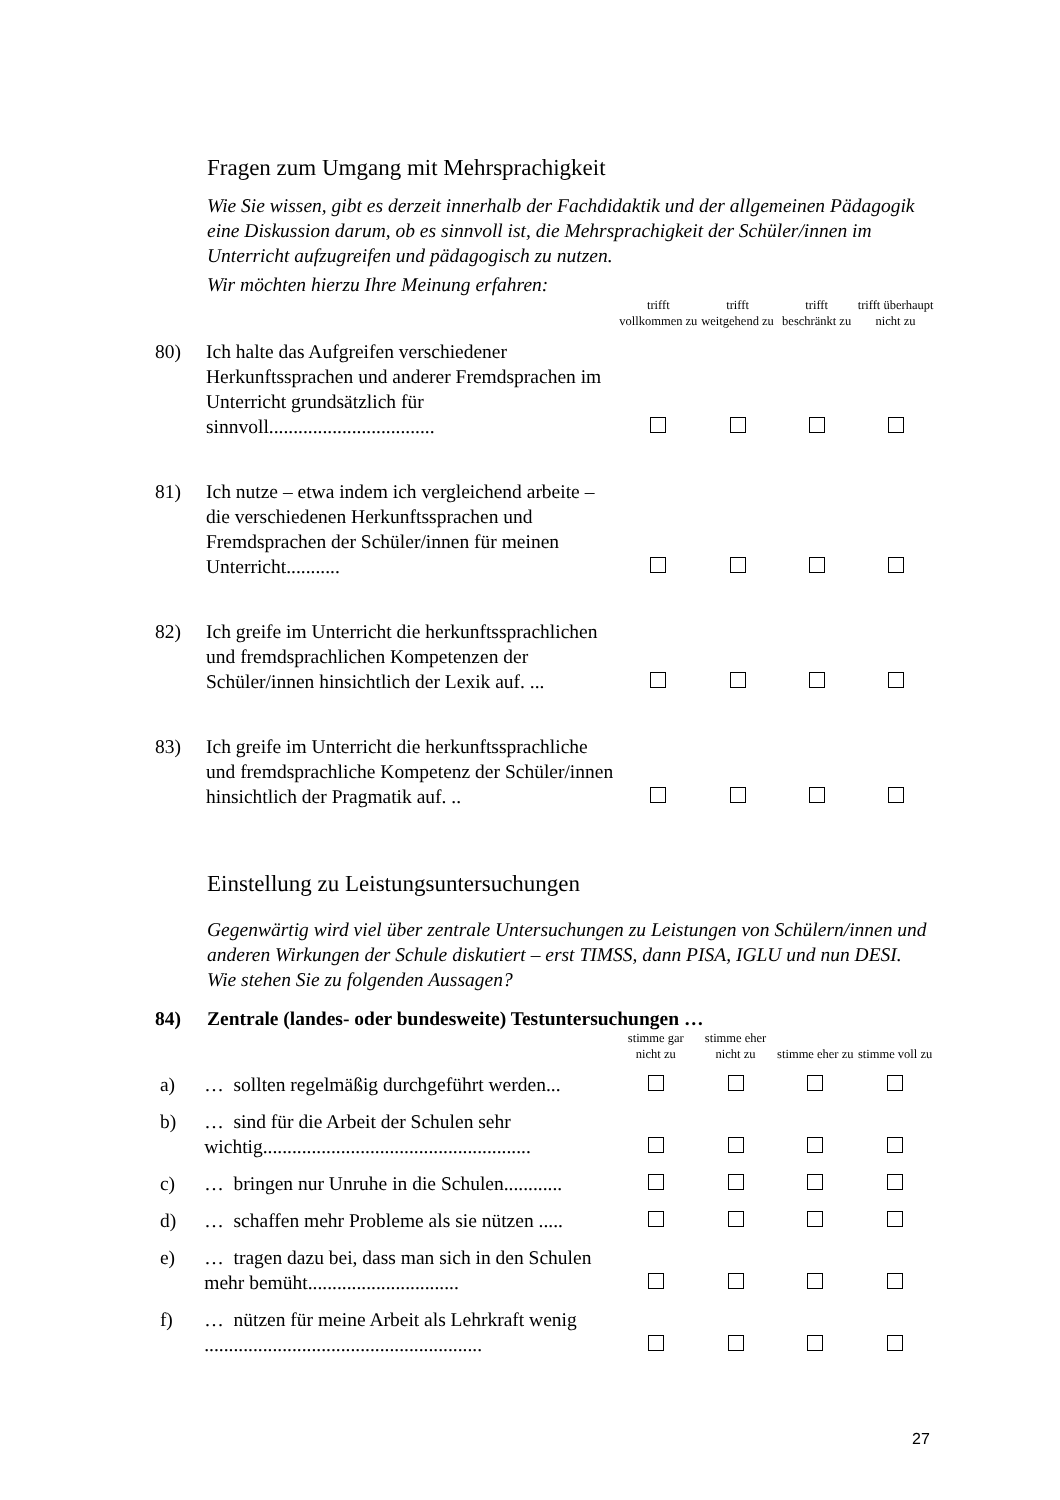Fragen zum Umgang mit Mehrsprachigkeit
Wie Sie wissen, gibt es derzeit innerhalb der Fachdidaktik und der allgemeinen Pädagogik eine Diskussion darum, ob es sinnvoll ist, die Mehrsprachigkeit der Schüler/innen im Unterricht aufzugreifen und pädagogisch zu nutzen.
Wir möchten hierzu Ihre Meinung erfahren:
| | | trifft vollkommen zu | trifft weitgehend zu | trifft beschränkt zu | trifft überhaupt nicht zu |
| 80) | Ich halte das Aufgreifen verschiedener Herkunftssprachen und anderer Fremdsprachen im Unterricht grundsätzlich für sinnvoll.................................. | | | | |
| 81) | Ich nutze – etwa indem ich vergleichend arbeite – die verschiedenen Herkunftssprachen und Fremdsprachen der Schüler/innen für meinen Unterricht........... | | | | |
| 82) | Ich greife im Unterricht die herkunftssprachlichen und fremdsprachlichen Kompetenzen der Schüler/innen hinsichtlich der Lexik auf. ... | | | | |
| 83) | Ich greife im Unterricht die herkunftssprachliche und fremdsprachliche Kompetenz der Schüler/innen hinsichtlich der Pragmatik auf. .. | | | | |
Einstellung zu Leistungsuntersuchungen
Gegenwärtig wird viel über zentrale Untersuchungen zu Leistungen von Schülern/innen und anderen Wirkungen der Schule diskutiert – erst TIMSS, dann PISA, IGLU und nun DESI. Wie stehen Sie zu folgenden Aussagen?
84) Zentrale (landes- oder bundesweite) Testuntersuchungen …
| | | stimme gar nicht zu | stimme eher nicht zu | stimme eher zu | stimme voll zu |
| a) | … sollten regelmäßig durchgeführt werden... | | | | |
| b) | … sind für die Arbeit der Schulen sehr wichtig....................................................... | | | | |
| c) | … bringen nur Unruhe in die Schulen............ | | | | |
| d) | … schaffen mehr Probleme als sie nützen ..... | | | | |
| e) | … tragen dazu bei, dass man sich in den Schulen mehr bemüht............................... | | | | |
| f) | … nützen für meine Arbeit als Lehrkraft wenig ......................................................... | | | | |
27